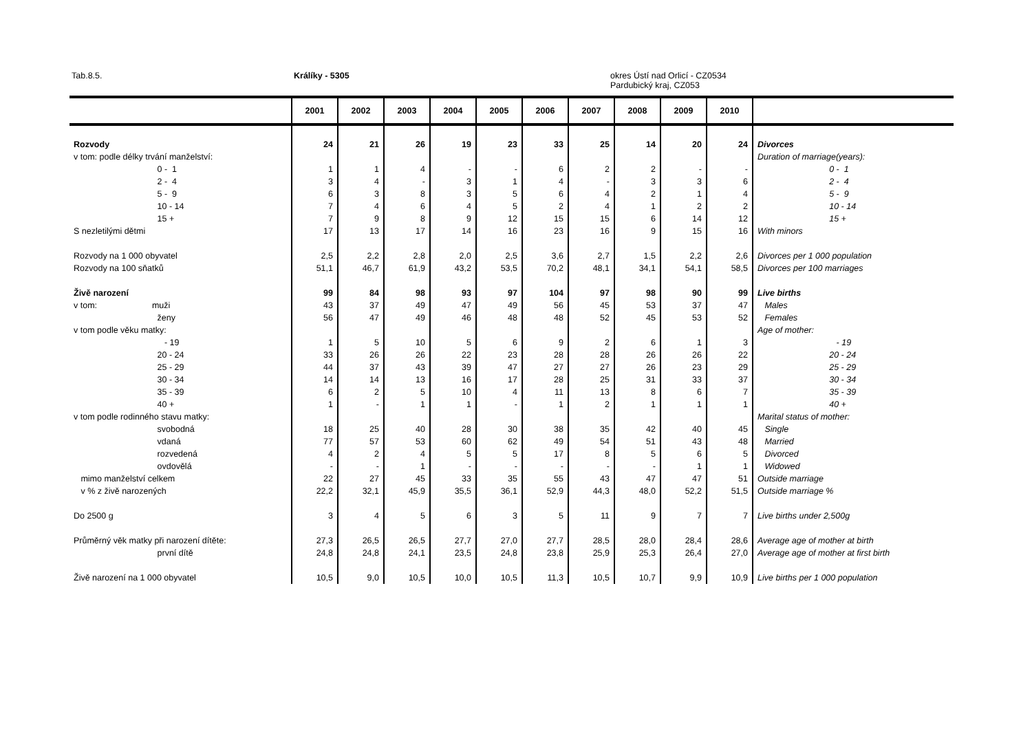Tab.8.5. Králíky - 5305 okres Ústí nad Orlicí - CZ0534
Pardubický kraj, CZ053
| | 2001 | 2002 | 2003 | 2004 | 2005 | 2006 | 2007 | 2008 | 2009 | 2010 | |
| --- | --- | --- | --- | --- | --- | --- | --- | --- | --- | --- | --- |
| Rozvody | 24 | 21 | 26 | 19 | 23 | 33 | 25 | 14 | 20 | 24 | Divorces |
| v tom: podle délky trvání manželství: | | | | | | | | | | | Duration of marriage(years): |
| 0 - 1 | 1 | 1 | 4 | - | - | 6 | 2 | 2 | - | - | 0 - 1 |
| 2 - 4 | 3 | 4 | - | 3 | 1 | 4 | - | 3 | 3 | 6 | 2 - 4 |
| 5 - 9 | 6 | 3 | 8 | 3 | 5 | 6 | 4 | 2 | 1 | 4 | 5 - 9 |
| 10 - 14 | 7 | 4 | 6 | 4 | 5 | 2 | 4 | 1 | 2 | 2 | 10 - 14 |
| 15 + | 7 | 9 | 8 | 9 | 12 | 15 | 15 | 6 | 14 | 12 | 15 + |
| S nezletilými dětmi | 17 | 13 | 17 | 14 | 16 | 23 | 16 | 9 | 15 | 16 | With minors |
| Rozvody na 1 000 obyvatel | 2,5 | 2,2 | 2,8 | 2,0 | 2,5 | 3,6 | 2,7 | 1,5 | 2,2 | 2,6 | Divorces per 1 000 population |
| Rozvody na 100 sňatků | 51,1 | 46,7 | 61,9 | 43,2 | 53,5 | 70,2 | 48,1 | 34,1 | 54,1 | 58,5 | Divorces per 100 marriages |
| Živě narození | 99 | 84 | 98 | 93 | 97 | 104 | 97 | 98 | 90 | 99 | Live births |
| v tom: muži | 43 | 37 | 49 | 47 | 49 | 56 | 45 | 53 | 37 | 47 | Males |
| ženy | 56 | 47 | 49 | 46 | 48 | 48 | 52 | 45 | 53 | 52 | Females |
| v tom podle věku matky: | | | | | | | | | | | Age of mother: |
| - 19 | 1 | 5 | 10 | 5 | 6 | 9 | 2 | 6 | 1 | 3 | - 19 |
| 20 - 24 | 33 | 26 | 26 | 22 | 23 | 28 | 28 | 26 | 26 | 22 | 20 - 24 |
| 25 - 29 | 44 | 37 | 43 | 39 | 47 | 27 | 27 | 26 | 23 | 29 | 25 - 29 |
| 30 - 34 | 14 | 14 | 13 | 16 | 17 | 28 | 25 | 31 | 33 | 37 | 30 - 34 |
| 35 - 39 | 6 | 2 | 5 | 10 | 4 | 11 | 13 | 8 | 6 | 7 | 35 - 39 |
| 40 + | 1 | - | 1 | 1 | - | 1 | 2 | 1 | 1 | 1 | 40 + |
| v tom podle rodinného stavu matky: | | | | | | | | | | | Marital status of mother: |
| svobodná | 18 | 25 | 40 | 28 | 30 | 38 | 35 | 42 | 40 | 45 | Single |
| vdaná | 77 | 57 | 53 | 60 | 62 | 49 | 54 | 51 | 43 | 48 | Married |
| rozvedená | 4 | 2 | 4 | 5 | 5 | 17 | 8 | 5 | 6 | 5 | Divorced |
| ovdovělá | - | - | 1 | - | - | - | - | - | 1 | 1 | Widowed |
| mimo manželství celkem | 22 | 27 | 45 | 33 | 35 | 55 | 43 | 47 | 47 | 51 | Outside marriage |
| v % z živě narozených | 22,2 | 32,1 | 45,9 | 35,5 | 36,1 | 52,9 | 44,3 | 48,0 | 52,2 | 51,5 | Outside marriage % |
| Do 2500 g | 3 | 4 | 5 | 6 | 3 | 5 | 11 | 9 | 7 | 7 | Live births under 2,500g |
| Průměrný věk matky při narození dítěte: | 27,3 | 26,5 | 26,5 | 27,7 | 27,0 | 27,7 | 28,5 | 28,0 | 28,4 | 28,6 | Average age of mother at birth |
| první dítě | 24,8 | 24,8 | 24,1 | 23,5 | 24,8 | 23,8 | 25,9 | 25,3 | 26,4 | 27,0 | Average age of mother at first birth |
| Živě narození na 1 000 obyvatel | 10,5 | 9,0 | 10,5 | 10,0 | 10,5 | 11,3 | 10,5 | 10,7 | 9,9 | 10,9 | Live births per 1 000 population |